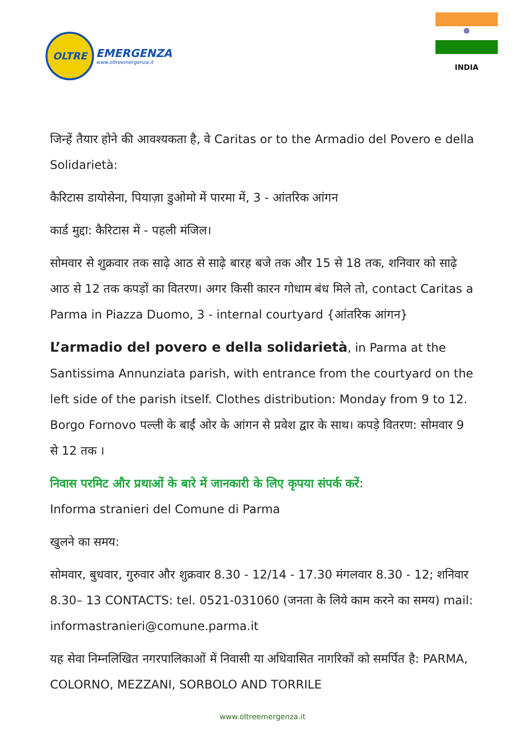OLTRE
EMERGENZA
www.oltreemergenza.it
☸
INDIA
जिन्हें तैयार होने की आवश्यकता है, वे Caritas or to the Armadio del Povero e della Solidarietà:
कैरिटास डायोसेना, पियाज़ा डुओमो में पारमा में, 3 - आंतरिक आंगन
कार्ड मुद्दा: कैरिटास में - पहली मंजिल।
सोमवार से शुक्रवार तक साढ़े आठ से साढ़े बारह बजे तक और 15 से 18 तक, शनिवार को साढ़े आठ से 12 तक कपड़ों का वितरण। अगर किसी कारन गोधाम बंध मिले तो, contact Caritas a Parma in Piazza Duomo, 3 - internal courtyard {आंतरिक आंगन}
L’armadio del povero e della solidarietà, in Parma at the Santissima Annunziata parish, with entrance from the courtyard on the left side of the parish itself. Clothes distribution: Monday from 9 to 12. Borgo Fornovo पल्ली के बाईं ओर के आंगन से प्रवेश द्वार के साथ। कपड़े वितरण: सोमवार 9 से 12 तक ।
निवास परमिट और प्रथाओं के बारे में जानकारी के लिए कृपया संपर्क करें:
Informa stranieri del Comune di Parma
खुलने का समय:
सोमवार, बुधवार, गुरुवार और शुक्रवार 8.30 - 12/14 - 17.30 मंगलवार 8.30 - 12; शनिवार 8.30– 13 CONTACTS: tel. 0521-031060 (जनता के लिये काम करने का समय) mail: informastranieri@comune.parma.it
यह सेवा निम्नलिखित नगरपालिकाओं में निवासी या अधिवासित नागरिकों को समर्पित है: PARMA, COLORNO, MEZZANI, SORBOLO AND TORRILE
www.oltreemergenza.it